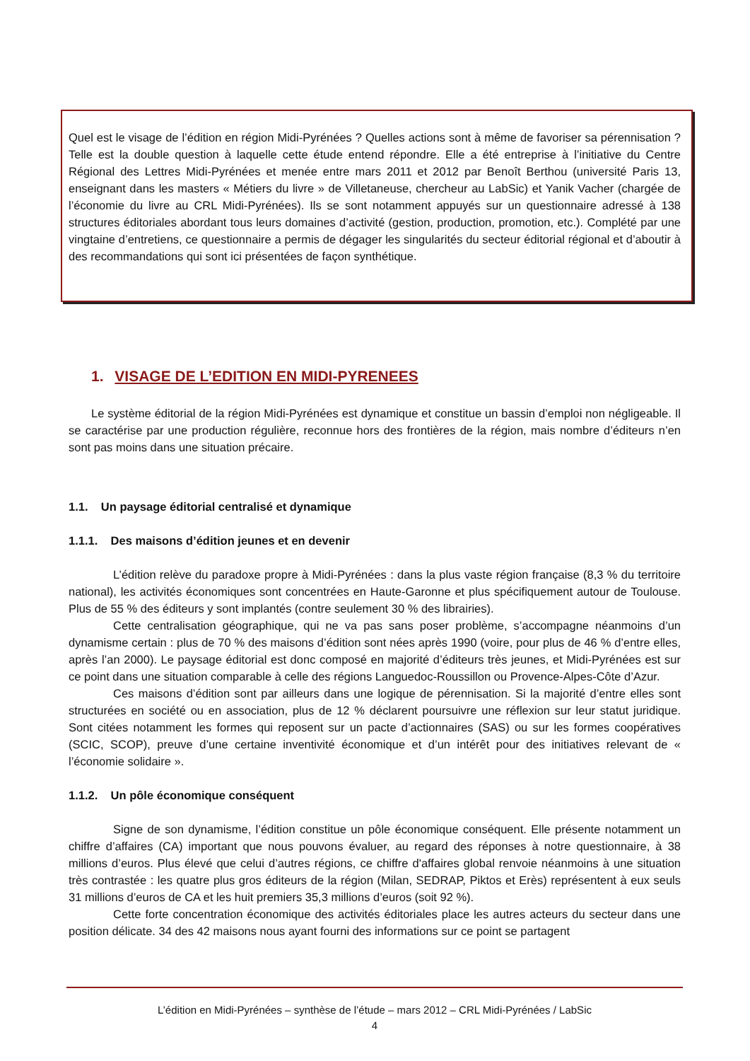Quel est le visage de l’édition en région Midi-Pyrénées ? Quelles actions sont à même de favoriser sa pérennisation ? Telle est la double question à laquelle cette étude entend répondre. Elle a été entreprise à l’initiative du Centre Régional des Lettres Midi-Pyrénées et menée entre mars 2011 et 2012 par Benoît Berthou (université Paris 13, enseignant dans les masters « Métiers du livre » de Villetaneuse, chercheur au LabSic) et Yanik Vacher (chargée de l’économie du livre au CRL Midi-Pyrénées). Ils se sont notamment appuyés sur un questionnaire adressé à 138 structures éditoriales abordant tous leurs domaines d’activité (gestion, production, promotion, etc.). Complété par une vingtaine d’entretiens, ce questionnaire a permis de dégager les singularités du secteur éditorial régional et d’aboutir à des recommandations qui sont ici présentées de façon synthétique.
1. VISAGE DE L’EDITION EN MIDI-PYRENEES
Le système éditorial de la région Midi-Pyrénées est dynamique et constitue un bassin d’emploi non négligeable. Il se caractérise par une production régulière, reconnue hors des frontières de la région, mais nombre d’éditeurs n’en sont pas moins dans une situation précaire.
1.1. Un paysage éditorial centralisé et dynamique
1.1.1. Des maisons d’édition jeunes et en devenir
L’édition relève du paradoxe propre à Midi-Pyrénées : dans la plus vaste région française (8,3 % du territoire national), les activités économiques sont concentrées en Haute-Garonne et plus spécifiquement autour de Toulouse. Plus de 55 % des éditeurs y sont implantés (contre seulement 30 % des librairies).
Cette centralisation géographique, qui ne va pas sans poser problème, s’accompagne néanmoins d’un dynamisme certain : plus de 70 % des maisons d’édition sont nées après 1990 (voire, pour plus de 46 % d’entre elles, après l’an 2000). Le paysage éditorial est donc composé en majorité d’éditeurs très jeunes, et Midi-Pyrénées est sur ce point dans une situation comparable à celle des régions Languedoc-Roussillon ou Provence-Alpes-Côte d’Azur.
Ces maisons d’édition sont par ailleurs dans une logique de pérennisation. Si la majorité d’entre elles sont structurées en société ou en association, plus de 12 % déclarent poursuivre une réflexion sur leur statut juridique. Sont citées notamment les formes qui reposent sur un pacte d’actionnaires (SAS) ou sur les formes coopératives (SCIC, SCOP), preuve d’une certaine inventivité économique et d’un intérêt pour des initiatives relevant de « l’économie solidaire ».
1.1.2. Un pôle économique conséquent
Signe de son dynamisme, l’édition constitue un pôle économique conséquent. Elle présente notamment un chiffre d’affaires (CA) important que nous pouvons évaluer, au regard des réponses à notre questionnaire, à 38 millions d’euros. Plus élevé que celui d’autres régions, ce chiffre d'affaires global renvoie néanmoins à une situation très contrastée : les quatre plus gros éditeurs de la région (Milan, SEDRAP, Piktos et Erès) représentent à eux seuls 31 millions d’euros de CA et les huit premiers 35,3 millions d’euros (soit 92 %).
Cette forte concentration économique des activités éditoriales place les autres acteurs du secteur dans une position délicate. 34 des 42 maisons nous ayant fourni des informations sur ce point se partagent
L’édition en Midi-Pyrénées – synthèse de l’étude – mars 2012 – CRL Midi-Pyrénées / LabSic
4